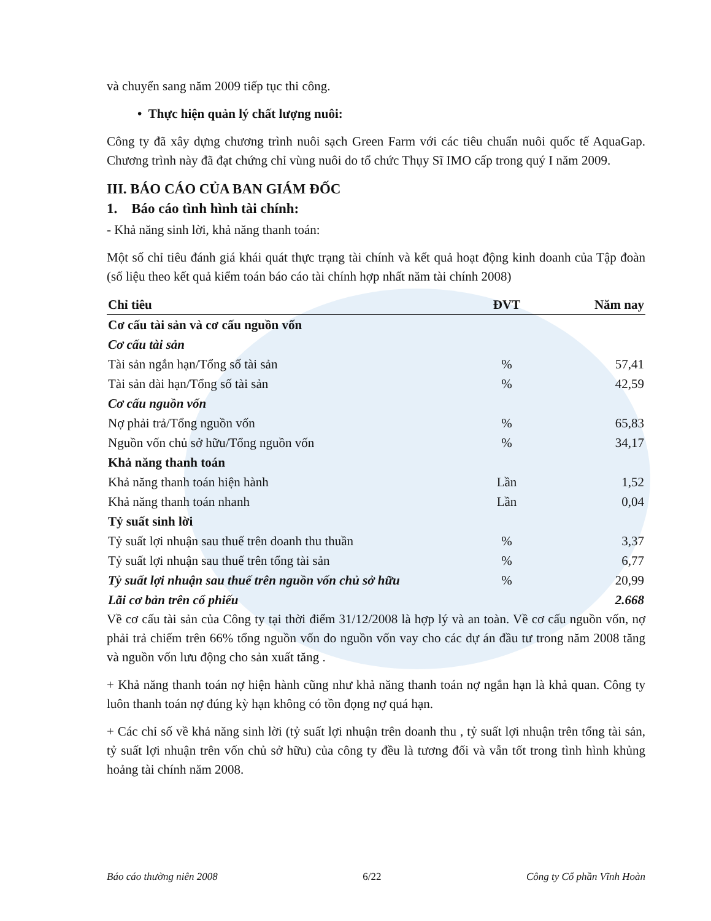và chuyển sang năm 2009 tiếp tục thi công.
• Thực hiện quản lý chất lượng nuôi:
Công ty đã xây dựng chương trình nuôi sạch Green Farm với các tiêu chuẩn nuôi quốc tế AquaGap. Chương trình này đã đạt chứng chỉ vùng nuôi do tổ chức Thụy Sĩ IMO cấp trong quý I năm 2009.
III. BÁO CÁO CỦA BAN GIÁM ĐỐC
1. Báo cáo tình hình tài chính:
- Khả năng sinh lời, khả năng thanh toán:
Một số chỉ tiêu đánh giá khái quát thực trạng tài chính và kết quả hoạt động kinh doanh của Tập đoàn (số liệu theo kết quả kiểm toán báo cáo tài chính hợp nhất năm tài chính 2008)
| Chỉ tiêu | ĐVT | Năm nay |
| --- | --- | --- |
| Cơ cấu tài sản và cơ cấu nguồn vốn | | |
| Cơ cấu tài sản | | |
| Tài sản ngắn hạn/Tổng số tài sản | % | 57,41 |
| Tài sản dài hạn/Tổng số tài sản | % | 42,59 |
| Cơ cấu nguồn vốn | | |
| Nợ phải trả/Tổng nguồn vốn | % | 65,83 |
| Nguồn vốn chủ sở hữu/Tổng nguồn vốn | % | 34,17 |
| Khả năng thanh toán | | |
| Khả năng thanh toán hiện hành | Lần | 1,52 |
| Khả năng thanh toán nhanh | Lần | 0,04 |
| Tỷ suất sinh lời | | |
| Tỷ suất lợi nhuận sau thuế trên doanh thu thuần | % | 3,37 |
| Tỷ suất lợi nhuận sau thuế trên tổng tài sản | % | 6,77 |
| Tỷ suất lợi nhuận sau thuế trên nguồn vốn chủ sở hữu | % | 20,99 |
| Lãi cơ bản trên cổ phiếu | | 2.668 |
Về cơ cấu tài sản của Công ty tại thời điểm 31/12/2008 là hợp lý và an toàn. Về cơ cấu nguồn vốn, nợ phải trả chiếm trên 66% tổng nguồn vốn do nguồn vốn vay cho các dự án đầu tư trong năm 2008 tăng và nguồn vốn lưu động cho sản xuất tăng .
+ Khả năng thanh toán nợ hiện hành cũng như khả năng thanh toán nợ ngắn hạn là khả quan. Công ty luôn thanh toán nợ đúng kỳ hạn không có tồn đọng nợ quá hạn.
+ Các chỉ số về khả năng sinh lời (tỷ suất lợi nhuận trên doanh thu , tỷ suất lợi nhuận trên tổng tài sản, tỷ suất lợi nhuận trên vốn chủ sở hữu) của công ty đều là tương đối và vẫn tốt trong tình hình khủng hoảng tài chính năm 2008.
Báo cáo thường niên 2008 6/22 Công ty Cổ phần Vĩnh Hoàn